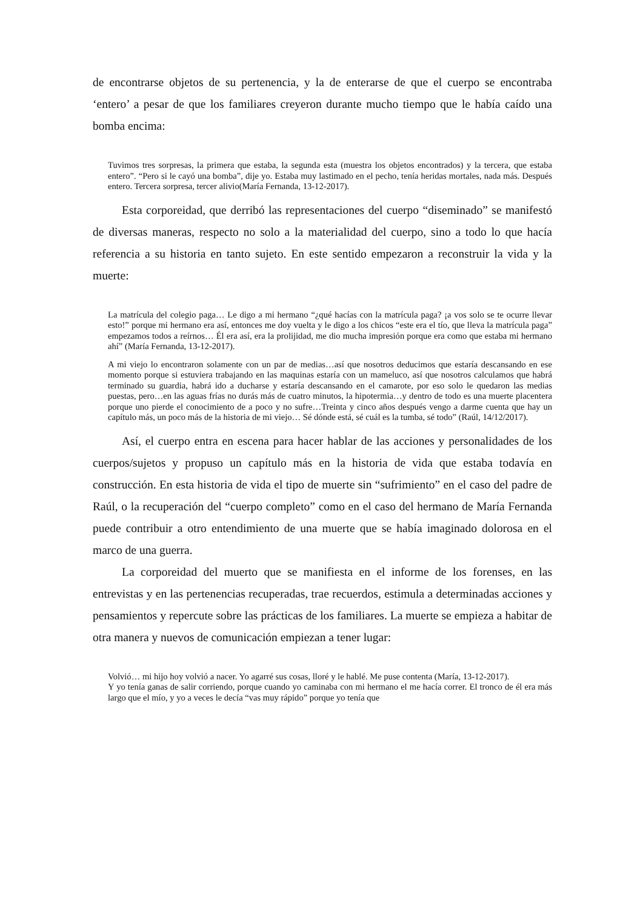de encontrarse objetos de su pertenencia, y la de enterarse de que el cuerpo se encontraba ‘entero’ a pesar de que los familiares creyeron durante mucho tiempo que le había caído una bomba encima:
Tuvimos tres sorpresas, la primera que estaba, la segunda esta (muestra los objetos encontrados) y la tercera, que estaba entero”. “Pero si le cayó una bomba”, dije yo. Estaba muy lastimado en el pecho, tenía heridas mortales, nada más. Después entero. Tercera sorpresa, tercer alivio(María Fernanda, 13-12-2017).
Esta corporeidad, que derribó las representaciones del cuerpo “diseminado” se manifestó de diversas maneras, respecto no solo a la materialidad del cuerpo, sino a todo lo que hacía referencia a su historia en tanto sujeto. En este sentido empezaron a reconstruir la vida y la muerte:
La matrícula del colegio paga… Le digo a mi hermano “¿qué hacías con la matrícula paga? ¡a vos solo se te ocurre llevar esto!” porque mi hermano era así, entonces me doy vuelta y le digo a los chicos “este era el tío, que lleva la matrícula paga” empezamos todos a reírnos… Él era así, era la prolijidad, me dio mucha impresión porque era como que estaba mi hermano ahí” (María Fernanda, 13-12-2017).
A mi viejo lo encontraron solamente con un par de medias…así que nosotros deducimos que estaría descansando en ese momento porque si estuviera trabajando en las maquinas estaría con un mameluco, así que nosotros calculamos que habrá terminado su guardia, habrá ido a ducharse y estaría descansando en el camarote, por eso solo le quedaron las medias puestas, pero…en las aguas frías no durás más de cuatro minutos, la hipotermia…y dentro de todo es una muerte placentera porque uno pierde el conocimiento de a poco y no sufre…Treinta y cinco años después vengo a darme cuenta que hay un capítulo más, un poco más de la historia de mi viejo… Sé dónde está, sé cuál es la tumba, sé todo” (Raúl, 14/12/2017).
Así, el cuerpo entra en escena para hacer hablar de las acciones y personalidades de los cuerpos/sujetos y propuso un capítulo más en la historia de vida que estaba todavía en construcción. En esta historia de vida el tipo de muerte sin “sufrimiento” en el caso del padre de Raúl, o la recuperación del “cuerpo completo” como en el caso del hermano de María Fernanda puede contribuir a otro entendimiento de una muerte que se había imaginado dolorosa en el marco de una guerra.
La corporeidad del muerto que se manifiesta en el informe de los forenses, en las entrevistas y en las pertenencias recuperadas, trae recuerdos, estimula a determinadas acciones y pensamientos y repercute sobre las prácticas de los familiares. La muerte se empieza a habitar de otra manera y nuevos de comunicación empiezan a tener lugar:
Volvió… mi hijo hoy volvió a nacer. Yo agarré sus cosas, lloré y le hablé. Me puse contenta (María, 13-12-2017).
Y yo tenía ganas de salir corriendo, porque cuando yo caminaba con mi hermano el me hacía correr. El tronco de él era más largo que el mío, y yo a veces le decía “vas muy rápido” porque yo tenía que